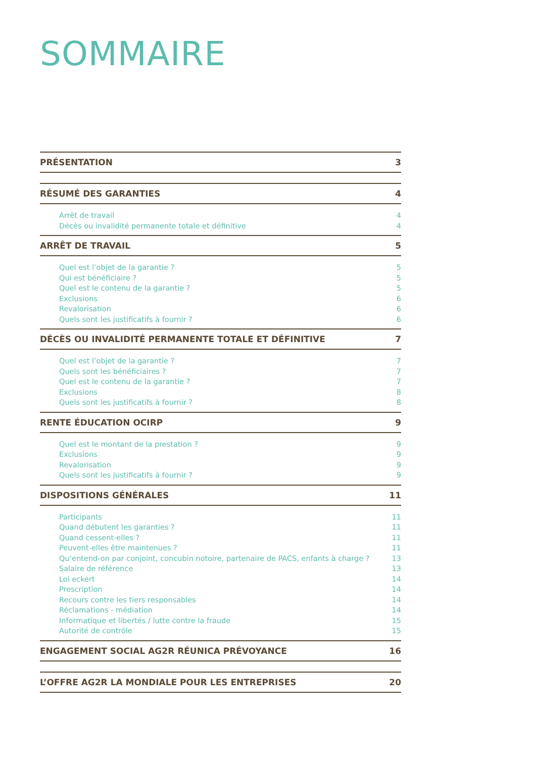SOMMAIRE
PRÉSENTATION 3
RÉSUMÉ DES GARANTIES 4
Arrêt de travail 4
Décès ou invalidité permanente totale et définitive 4
ARRÊT DE TRAVAIL 5
Quel est l’objet de la garantie ? 5
Qui est bénéficiaire ? 5
Quel est le contenu de la garantie ? 5
Exclusions 6
Revalorisation 6
Quels sont les justificatifs à fournir ? 6
DÉCÈS OU INVALIDITÉ PERMANENTE TOTALE ET DÉFINITIVE 7
Quel est l’objet de la garantie ? 7
Quels sont les bénéficiaires ? 7
Quel est le contenu de la garantie ? 7
Exclusions 8
Quels sont les justificatifs à fournir ? 8
RENTE ÉDUCATION OCIRP 9
Quel est le montant de la prestation ? 9
Exclusions 9
Revalorisation 9
Quels sont les justificatifs à fournir ? 9
DISPOSITIONS GÉNÉRALES 11
Participants 11
Quand débutent les garanties ? 11
Quand cessent-elles ? 11
Peuvent-elles être maintenues ? 11
Qu’entend-on par conjoint, concubin notoire, partenaire de PACS, enfants à charge ? 13
Salaire de référence 13
Loi eckert 14
Prescription 14
Recours contre les tiers responsables 14
Réclamations - médiation 14
Informatique et libertés / lutte contre la fraude 15
Autorité de contrôle 15
ENGAGEMENT SOCIAL AG2R RÉUNICA PRÉVOYANCE 16
L’OFFRE AG2R LA MONDIALE POUR LES ENTREPRISES 20